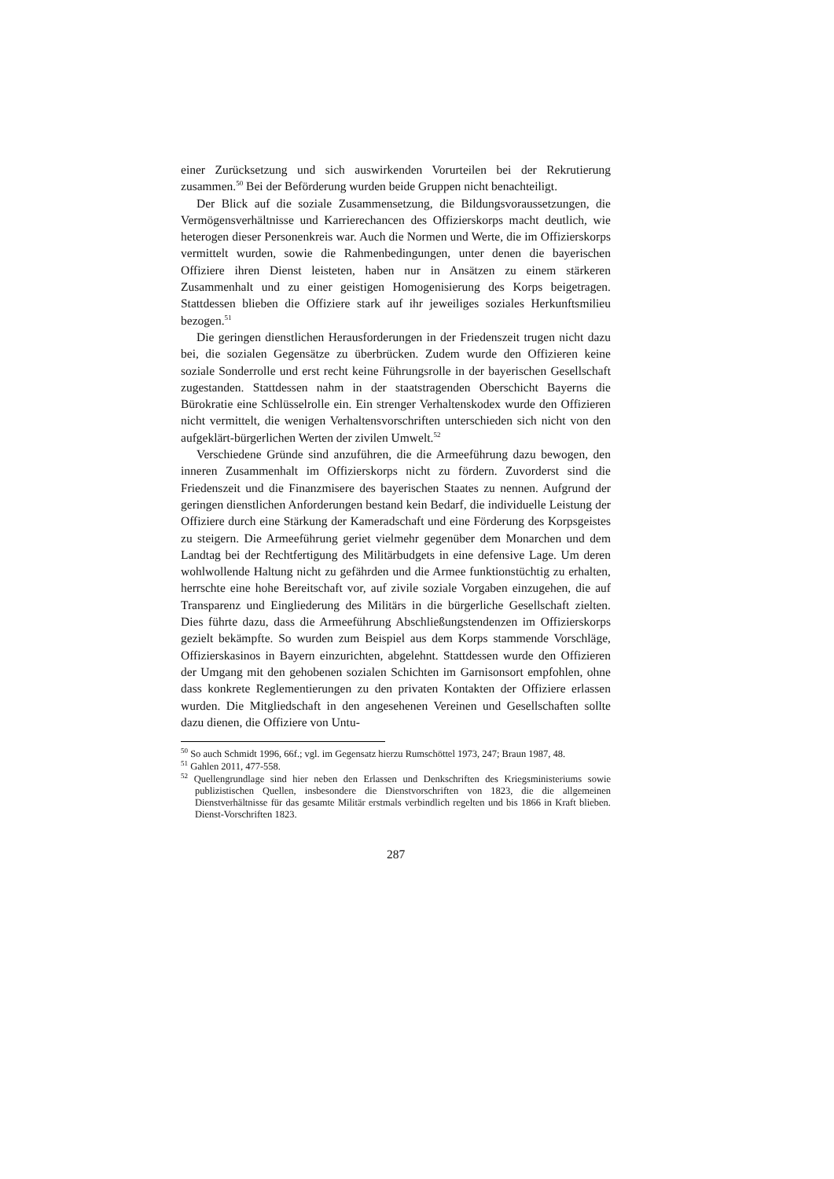einer Zurücksetzung und sich auswirkenden Vorurteilen bei der Rekrutierung zusammen.<sup>50</sup> Bei der Beförderung wurden beide Gruppen nicht benachteiligt.
Der Blick auf die soziale Zusammensetzung, die Bildungsvoraussetzungen, die Vermögensverhältnisse und Karrierechancen des Offizierskorps macht deutlich, wie heterogen dieser Personenkreis war. Auch die Normen und Werte, die im Offizierskorps vermittelt wurden, sowie die Rahmenbedingungen, unter denen die bayerischen Offiziere ihren Dienst leisteten, haben nur in Ansätzen zu einem stärkeren Zusammenhalt und zu einer geistigen Homogenisierung des Korps beigetragen. Stattdessen blieben die Offiziere stark auf ihr jeweiliges soziales Herkunftsmilieu bezogen.<sup>51</sup>
Die geringen dienstlichen Herausforderungen in der Friedenszeit trugen nicht dazu bei, die sozialen Gegensätze zu überbrücken. Zudem wurde den Offizieren keine soziale Sonderrolle und erst recht keine Führungsrolle in der bayerischen Gesellschaft zugestanden. Stattdessen nahm in der staatstragenden Oberschicht Bayerns die Bürokratie eine Schlüsselrolle ein. Ein strenger Verhaltenskodex wurde den Offizieren nicht vermittelt, die wenigen Verhaltensvorschriften unterschieden sich nicht von den aufgeklärt-bürgerlichen Werten der zivilen Umwelt.<sup>52</sup>
Verschiedene Gründe sind anzuführen, die die Armeeführung dazu bewogen, den inneren Zusammenhalt im Offizierskorps nicht zu fördern. Zuvorderst sind die Friedenszeit und die Finanzmisere des bayerischen Staates zu nennen. Aufgrund der geringen dienstlichen Anforderungen bestand kein Bedarf, die individuelle Leistung der Offiziere durch eine Stärkung der Kameradschaft und eine Förderung des Korpsgeistes zu steigern. Die Armeeführung geriet vielmehr gegenüber dem Monarchen und dem Landtag bei der Rechtfertigung des Militärbudgets in eine defensive Lage. Um deren wohlwollende Haltung nicht zu gefährden und die Armee funktionstüchtig zu erhalten, herrschte eine hohe Bereitschaft vor, auf zivile soziale Vorgaben einzugehen, die auf Transparenz und Eingliederung des Militärs in die bürgerliche Gesellschaft zielten. Dies führte dazu, dass die Armeeführung Abschließungstendenzen im Offizierskorps gezielt bekämpfte. So wurden zum Beispiel aus dem Korps stammende Vorschläge, Offizierskasinos in Bayern einzurichten, abgelehnt. Stattdessen wurde den Offizieren der Umgang mit den gehobenen sozialen Schichten im Garnisonsort empfohlen, ohne dass konkrete Reglementierungen zu den privaten Kontakten der Offiziere erlassen wurden. Die Mitgliedschaft in den angesehenen Vereinen und Gesellschaften sollte dazu dienen, die Offiziere von Untu-
<sup>50</sup> So auch Schmidt 1996, 66f.; vgl. im Gegensatz hierzu Rumschöttel 1973, 247; Braun 1987, 48.
<sup>51</sup> Gahlen 2011, 477-558.
<sup>52</sup> Quellengrundlage sind hier neben den Erlassen und Denkschriften des Kriegsministeriums sowie publizistischen Quellen, insbesondere die Dienstvorschriften von 1823, die die allgemeinen Dienstverhältnisse für das gesamte Militär erstmals verbindlich regelten und bis 1866 in Kraft blieben. Dienst-Vorschriften 1823.
287